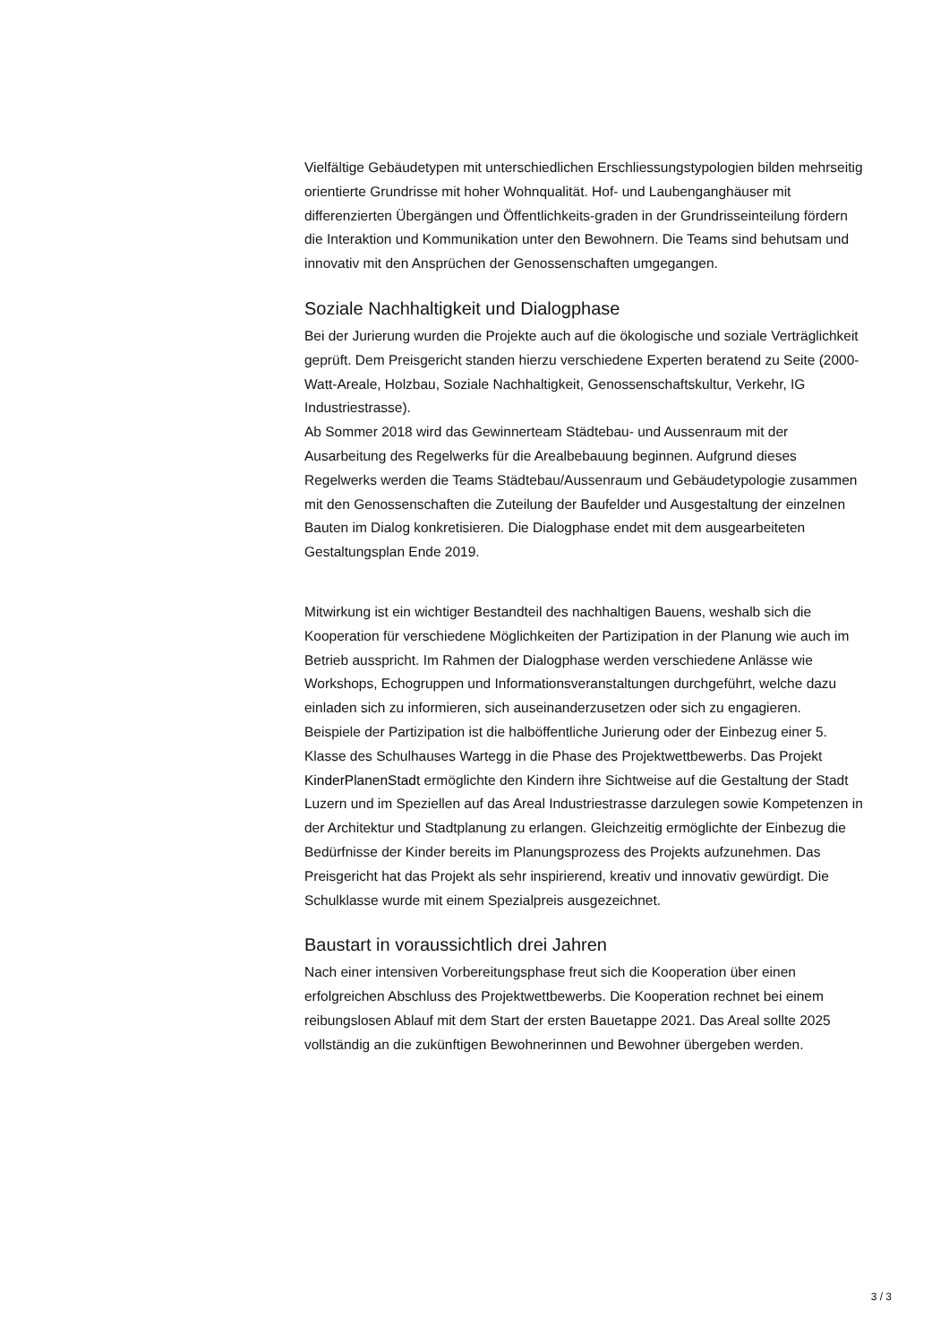Vielfältige Gebäudetypen mit unterschiedlichen Erschliessungstypologien bilden mehrseitig orientierte Grundrisse mit hoher Wohnqualität. Hof- und Laubenganghäuser mit differenzierten Übergängen und Öffentlichkeits-graden in der Grundrisseinteilung fördern die Interaktion und Kommunikation unter den Bewohnern. Die Teams sind behutsam und innovativ mit den Ansprüchen der Genossenschaften umgegangen.
Soziale Nachhaltigkeit und Dialogphase
Bei der Jurierung wurden die Projekte auch auf die ökologische und soziale Verträglichkeit geprüft. Dem Preisgericht standen hierzu verschiedene Experten beratend zu Seite (2000-Watt-Areale, Holzbau, Soziale Nachhaltigkeit, Genossenschaftskultur, Verkehr, IG Industriestrasse).
Ab Sommer 2018 wird das Gewinnerteam Städtebau- und Aussenraum mit der Ausarbeitung des Regelwerks für die Arealbebauung beginnen. Aufgrund dieses Regelwerks werden die Teams Städtebau/Aussenraum und Gebäudetypologie zusammen mit den Genossenschaften die Zuteilung der Baufelder und Ausgestaltung der einzelnen Bauten im Dialog konkretisieren. Die Dialogphase endet mit dem ausgearbeiteten Gestaltungsplan Ende 2019.
Mitwirkung ist ein wichtiger Bestandteil des nachhaltigen Bauens, weshalb sich die Kooperation für verschiedene Möglichkeiten der Partizipation in der Planung wie auch im Betrieb ausspricht. Im Rahmen der Dialogphase werden verschiedene Anlässe wie Workshops, Echogruppen und Informationsveranstaltungen durchgeführt, welche dazu einladen sich zu informieren, sich auseinanderzusetzen oder sich zu engagieren.
Beispiele der Partizipation ist die halböffentliche Jurierung oder der Einbezug einer 5. Klasse des Schulhauses Wartegg in die Phase des Projektwettbewerbs. Das Projekt KinderPlanenStadt ermöglichte den Kindern ihre Sichtweise auf die Gestaltung der Stadt Luzern und im Speziellen auf das Areal Industriestrasse darzulegen sowie Kompetenzen in der Architektur und Stadtplanung zu erlangen. Gleichzeitig ermöglichte der Einbezug die Bedürfnisse der Kinder bereits im Planungsprozess des Projekts aufzunehmen. Das Preisgericht hat das Projekt als sehr inspirierend, kreativ und innovativ gewürdigt. Die Schulklasse wurde mit einem Spezialpreis ausgezeichnet.
Baustart in voraussichtlich drei Jahren
Nach einer intensiven Vorbereitungsphase freut sich die Kooperation über einen erfolgreichen Abschluss des Projektwettbewerbs. Die Kooperation rechnet bei einem reibungslosen Ablauf mit dem Start der ersten Bauetappe 2021. Das Areal sollte 2025 vollständig an die zukünftigen Bewohnerinnen und Bewohner übergeben werden.
3 / 3